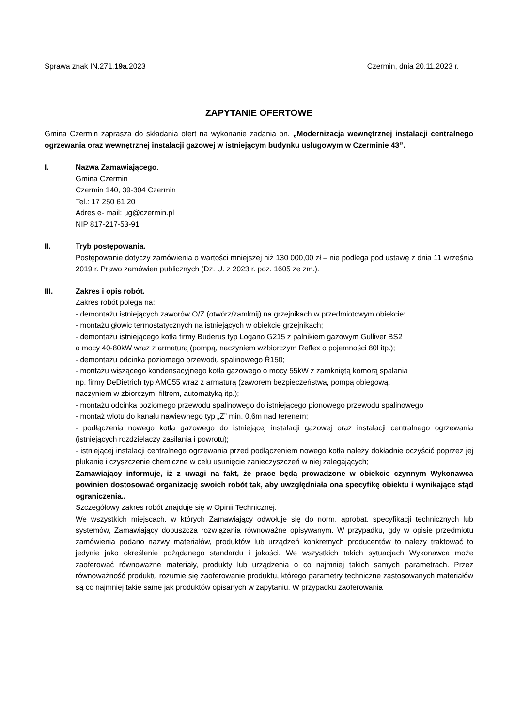Sprawa znak IN.271.19a.2023 Czermin, dnia 20.11.2023 r.
ZAPYTANIE OFERTOWE
Gmina Czermin zaprasza do składania ofert na wykonanie zadania pn. „Modernizacja wewnętrznej instalacji centralnego ogrzewania oraz wewnętrznej instalacji gazowej w istniejącym budynku usługowym w Czerminie 43”.
I. Nazwa Zamawiającego.
Gmina Czermin
Czermin 140, 39-304 Czermin
Tel.: 17 250 61 20
Adres e- mail: ug@czermin.pl
NIP 817-217-53-91
II. Tryb postępowania.
Postępowanie dotyczy zamówienia o wartości mniejszej niż 130 000,00 zł – nie podlega pod ustawę z dnia 11 września 2019 r. Prawo zamówień publicznych (Dz. U. z 2023 r. poz. 1605 ze zm.).
III. Zakres i opis robót.
Zakres robót polega na:
- demontażu istniejących zaworów O/Z (otwórz/zamknij) na grzejnikach w przedmiotowym obiekcie;
- montażu głowic termostatycznych na istniejących w obiekcie grzejnikach;
- demontażu istniejącego kotła firmy Buderus typ Logano G215 z palnikiem gazowym Gulliver BS2
o mocy 40-80kW wraz z armaturą (pompą, naczyniem wzbiorczym Reflex o pojemności 80l itp.);
- demontażu odcinka poziomego przewodu spalinowego Ř150;
- montażu wiszącego kondensacyjnego kotła gazowego o mocy 55kW z zamkniętą komorą spalania
np. firmy DeDietrich typ AMC55 wraz z armaturą (zaworem bezpieczeństwa, pompą obiegową,
naczyniem w zbiorczym, filtrem, automatyką itp.);
- montażu odcinka poziomego przewodu spalinowego do istniejącego pionowego przewodu spalinowego
- montaż wlotu do kanału nawiewnego typ „Z” min. 0,6m nad terenem;
- podłączenia nowego kotła gazowego do istniejącej instalacji gazowej oraz instalacji centralnego ogrzewania (istniejących rozdzielaczy zasilania i powrotu);
- istniejącej instalacji centralnego ogrzewania przed podłączeniem nowego kotła należy dokładnie oczyścić poprzez jej płukanie i czyszczenie chemiczne w celu usunięcie zanieczyszczeń w niej zalegających;
Zamawiający informuje, iż z uwagi na fakt, że prace będą prowadzone w obiekcie czynnym Wykonawca powinien dostosować organizację swoich robót tak, aby uwzględniała ona specyfikę obiektu i wynikające stąd ograniczenia..
Szczegółowy zakres robót znajduje się w Opinii Technicznej.
We wszystkich miejscach, w których Zamawiający odwołuje się do norm, aprobat, specyfikacji technicznych lub systemów, Zamawiający dopuszcza rozwiązania równoważne opisywanym. W przypadku, gdy w opisie przedmiotu zamówienia podano nazwy materiałów, produktów lub urządzeń konkretnych producentów to należy traktować to jedynie jako określenie pożądanego standardu i jakości. We wszystkich takich sytuacjach Wykonawca może zaoferować równoważne materiały, produkty lub urządzenia o co najmniej takich samych parametrach. Przez równoważność produktu rozumie się zaoferowanie produktu, którego parametry techniczne zastosowanych materiałów są co najmniej takie same jak produktów opisanych w zapytaniu. W przypadku zaoferowania